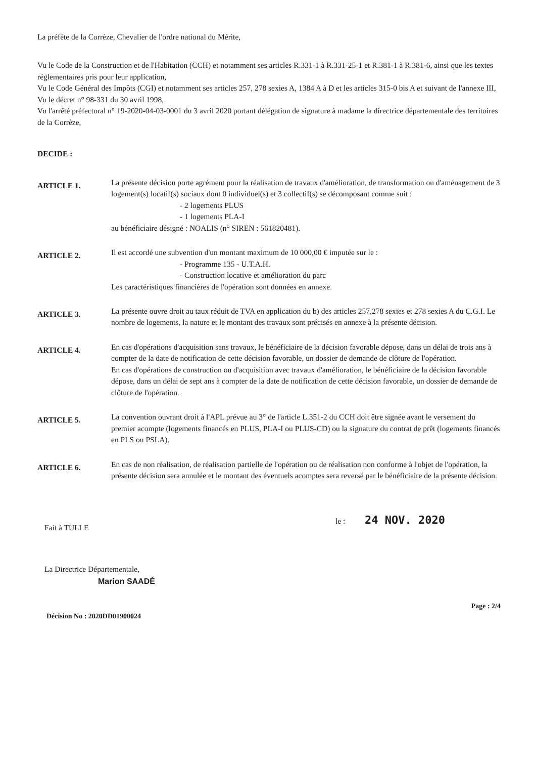La préfète de la Corrèze, Chevalier de l'ordre national du Mérite,
Vu le Code de la Construction et de l'Habitation (CCH) et notamment ses articles R.331-1 à R.331-25-1 et R.381-1 à R.381-6, ainsi que les textes réglementaires pris pour leur application,
Vu le Code Général des Impôts (CGI) et notamment ses articles 257, 278 sexies A, 1384 A à D et les articles 315-0 bis A et suivant de l'annexe III,
Vu le décret n° 98-331 du 30 avril 1998,
Vu l'arrêté préfectoral n° 19-2020-04-03-0001 du 3 avril 2020 portant délégation de signature à madame la directrice départementale des territoires de la Corrèze,
DECIDE :
ARTICLE 1.
La présente décision porte agrément pour la réalisation de travaux d'amélioration, de transformation ou d'aménagement de 3 logement(s) locatif(s) sociaux dont 0 individuel(s) et 3 collectif(s) se décomposant comme suit :
- 2 logements PLUS
- 1 logements PLA-I
au bénéficiaire désigné : NOALIS (n° SIREN : 561820481).
ARTICLE 2.
Il est accordé une subvention d'un montant maximum de 10 000,00 € imputée sur le :
- Programme 135 - U.T.A.H.
- Construction locative et amélioration du parc
Les caractéristiques financières de l'opération sont données en annexe.
ARTICLE 3.
La présente ouvre droit au taux réduit de TVA en application du b) des articles 257,278 sexies et 278 sexies A du C.G.I. Le nombre de logements, la nature et le montant des travaux sont précisés en annexe à la présente décision.
ARTICLE 4.
En cas d'opérations d'acquisition sans travaux, le bénéficiaire de la décision favorable dépose, dans un délai de trois ans à compter de la date de notification de cette décision favorable, un dossier de demande de clôture de l'opération.
En cas d'opérations de construction ou d'acquisition avec travaux d'amélioration, le bénéficiaire de la décision favorable dépose, dans un délai de sept ans à compter de la date de notification de cette décision favorable, un dossier de demande de clôture de l'opération.
ARTICLE 5.
La convention ouvrant droit à l'APL prévue au 3° de l'article L.351-2 du CCH doit être signée avant le versement du premier acompte (logements financés en PLUS, PLA-I ou PLUS-CD) ou la signature du contrat de prêt (logements financés en PLS ou PSLA).
ARTICLE 6.
En cas de non réalisation, de réalisation partielle de l'opération ou de réalisation non conforme à l'objet de l'opération, la présente décision sera annulée et le montant des éventuels acomptes sera reversé par le bénéficiaire de la présente décision.
Fait à TULLE
le : 24 NOV. 2020
La Directrice Départementale,
Marion SAADÉ
Décision No : 2020DD01900024
Page : 2/4